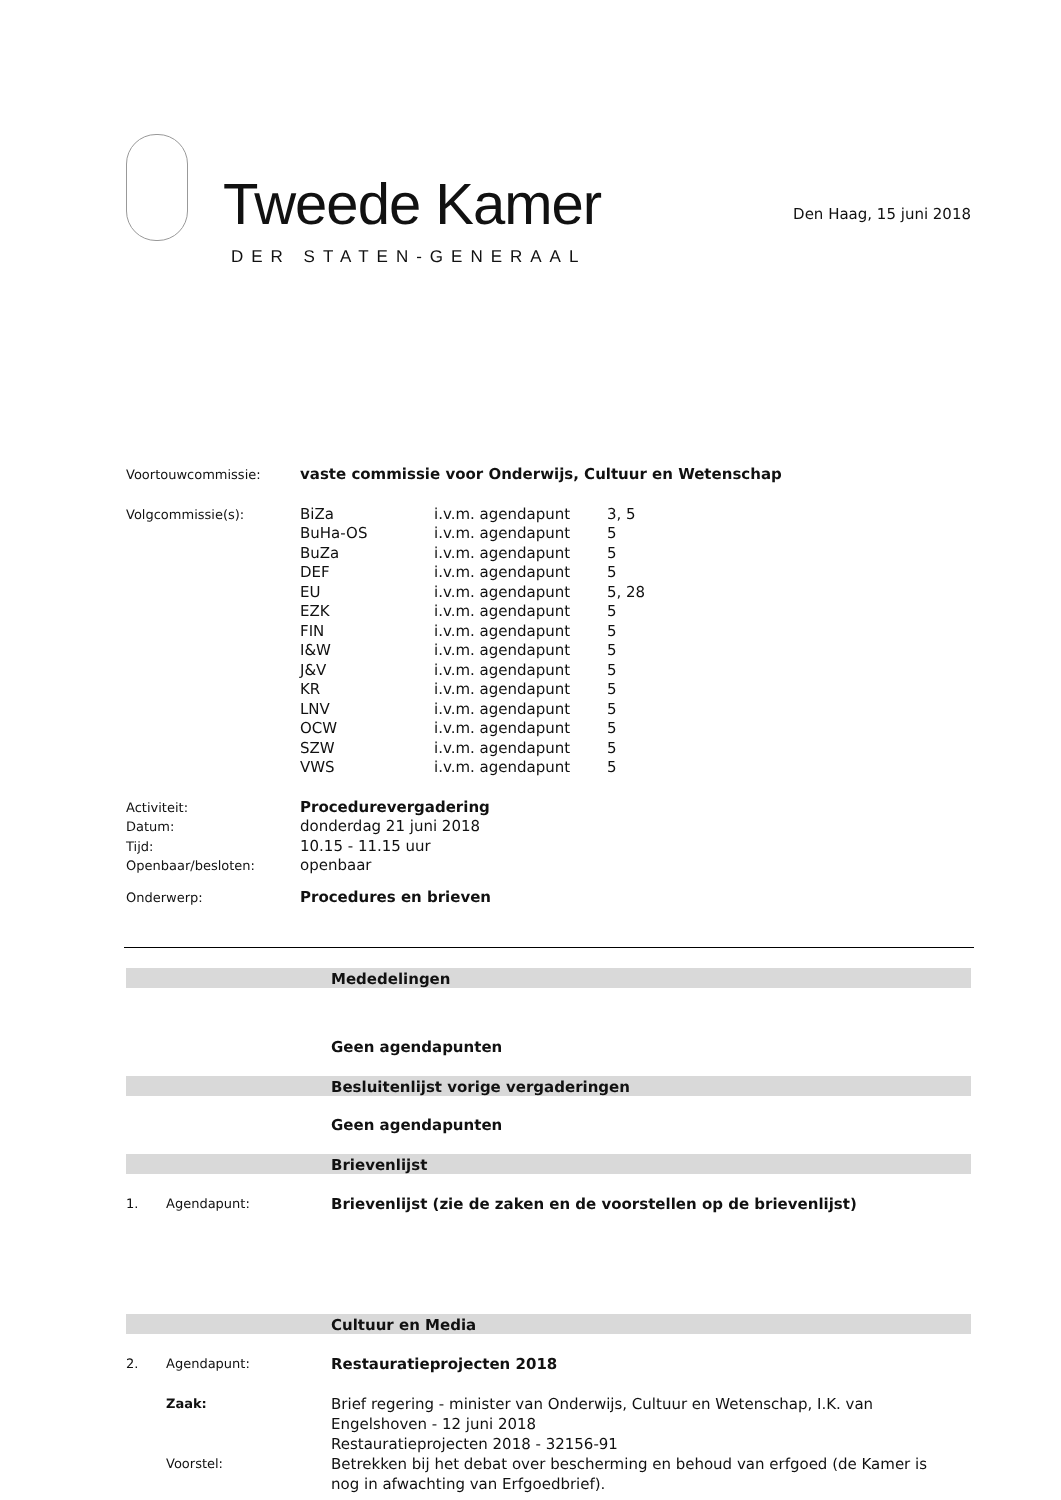Tweede Kamer
DER STATEN-GENERAAL
Den Haag, 15 juni 2018
| Voortouwcommissie: | vaste commissie voor Onderwijs, Cultuur en Wetenschap | | |
| Volgcommissie(s): | BiZa | i.v.m. agendapunt | 3, 5 |
| | BuHa-OS | i.v.m. agendapunt | 5 |
| | BuZa | i.v.m. agendapunt | 5 |
| | DEF | i.v.m. agendapunt | 5 |
| | EU | i.v.m. agendapunt | 5, 28 |
| | EZK | i.v.m. agendapunt | 5 |
| | FIN | i.v.m. agendapunt | 5 |
| | I&W | i.v.m. agendapunt | 5 |
| | J&V | i.v.m. agendapunt | 5 |
| | KR | i.v.m. agendapunt | 5 |
| | LNV | i.v.m. agendapunt | 5 |
| | OCW | i.v.m. agendapunt | 5 |
| | SZW | i.v.m. agendapunt | 5 |
| | VWS | i.v.m. agendapunt | 5 |
| Activiteit: | Procedurevergadering | | |
| Datum: | donderdag 21 juni 2018 | | |
| Tijd: | 10.15 - 11.15 uur | | |
| Openbaar/besloten: | openbaar | | |
| Onderwerp: | Procedures en brieven | | |
Mededelingen
Geen agendapunten
Besluitenlijst vorige vergaderingen
Geen agendapunten
Brievenlijst
1. Agendapunt:
Brievenlijst (zie de zaken en de voorstellen op de brievenlijst)
Cultuur en Media
2. Agendapunt:
Restauratieprojecten 2018
Zaak:
Brief regering - minister van Onderwijs, Cultuur en Wetenschap, I.K. van Engelshoven - 12 juni 2018
Restauratieprojecten 2018 - 32156-91
Voorstel:
Betrekken bij het debat over bescherming en behoud van erfgoed (de Kamer is nog in afwachting van Erfgoedbrief).